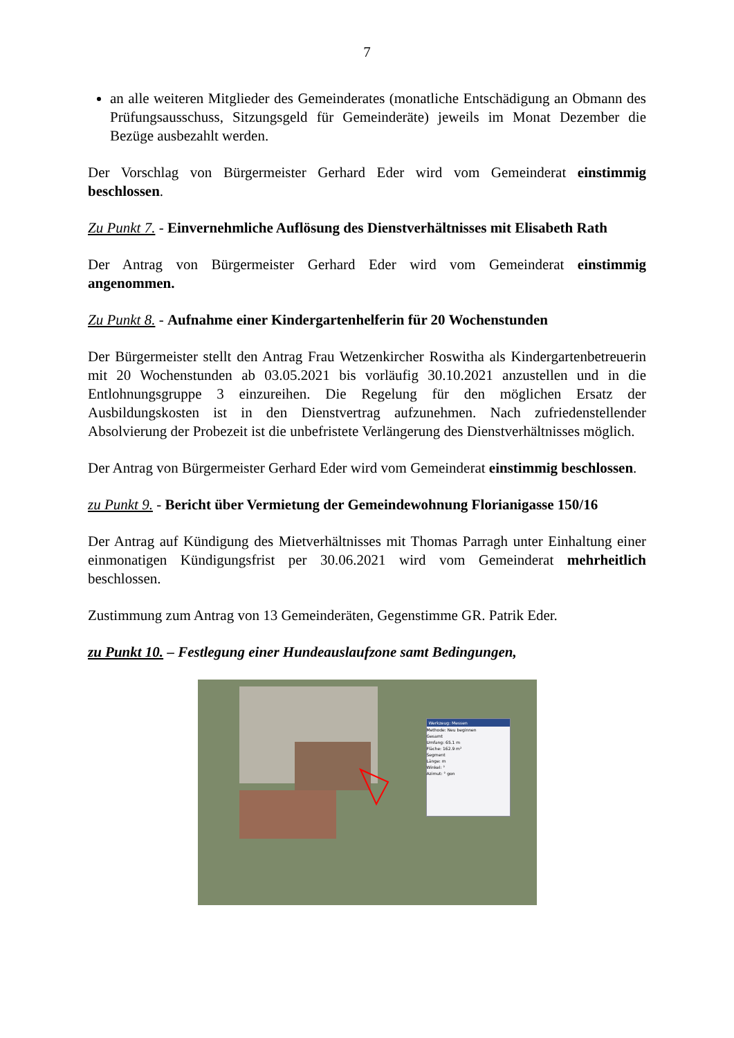7
an alle weiteren Mitglieder des Gemeinderates (monatliche Entschädigung an Obmann des Prüfungsausschuss, Sitzungsgeld für Gemeinderäte) jeweils im Monat Dezember die Bezüge ausbezahlt werden.
Der Vorschlag von Bürgermeister Gerhard Eder wird vom Gemeinderat einstimmig beschlossen.
Zu Punkt 7. - Einvernehmliche Auflösung des Dienstverhältnisses mit Elisabeth Rath
Der Antrag von Bürgermeister Gerhard Eder wird vom Gemeinderat einstimmig angenommen.
Zu Punkt 8. - Aufnahme einer Kindergartenhelferin für 20 Wochenstunden
Der Bürgermeister stellt den Antrag Frau Wetzenkircher Roswitha als Kindergartenbetreuerin mit 20 Wochenstunden ab 03.05.2021 bis vorläufig 30.10.2021 anzustellen und in die Entlohnungsgruppe 3 einzureihen. Die Regelung für den möglichen Ersatz der Ausbildungskosten ist in den Dienstvertrag aufzunehmen. Nach zufriedenstellender Absolvierung der Probezeit ist die unbefristete Verlängerung des Dienstverhältnisses möglich.
Der Antrag von Bürgermeister Gerhard Eder wird vom Gemeinderat einstimmig beschlossen.
zu Punkt 9. - Bericht über Vermietung der Gemeindewohnung Florianigasse 150/16
Der Antrag auf Kündigung des Mietverhältnisses mit Thomas Parragh unter Einhaltung einer einmonatigen Kündigungsfrist per 30.06.2021 wird vom Gemeinderat mehrheitlich beschlossen.
Zustimmung zum Antrag von 13 Gemeinderäten, Gegenstimme GR. Patrik Eder.
zu Punkt 10. – Festlegung einer Hundeauslaufzone samt Bedingungen,
Werkzeug: Messen
Methode: Neu beginnen
Gesamt
Umfang: 65.1 m
Fläche: 162.9 m²
Segment
Länge: m
Winkel: °
Azimut: ° gon